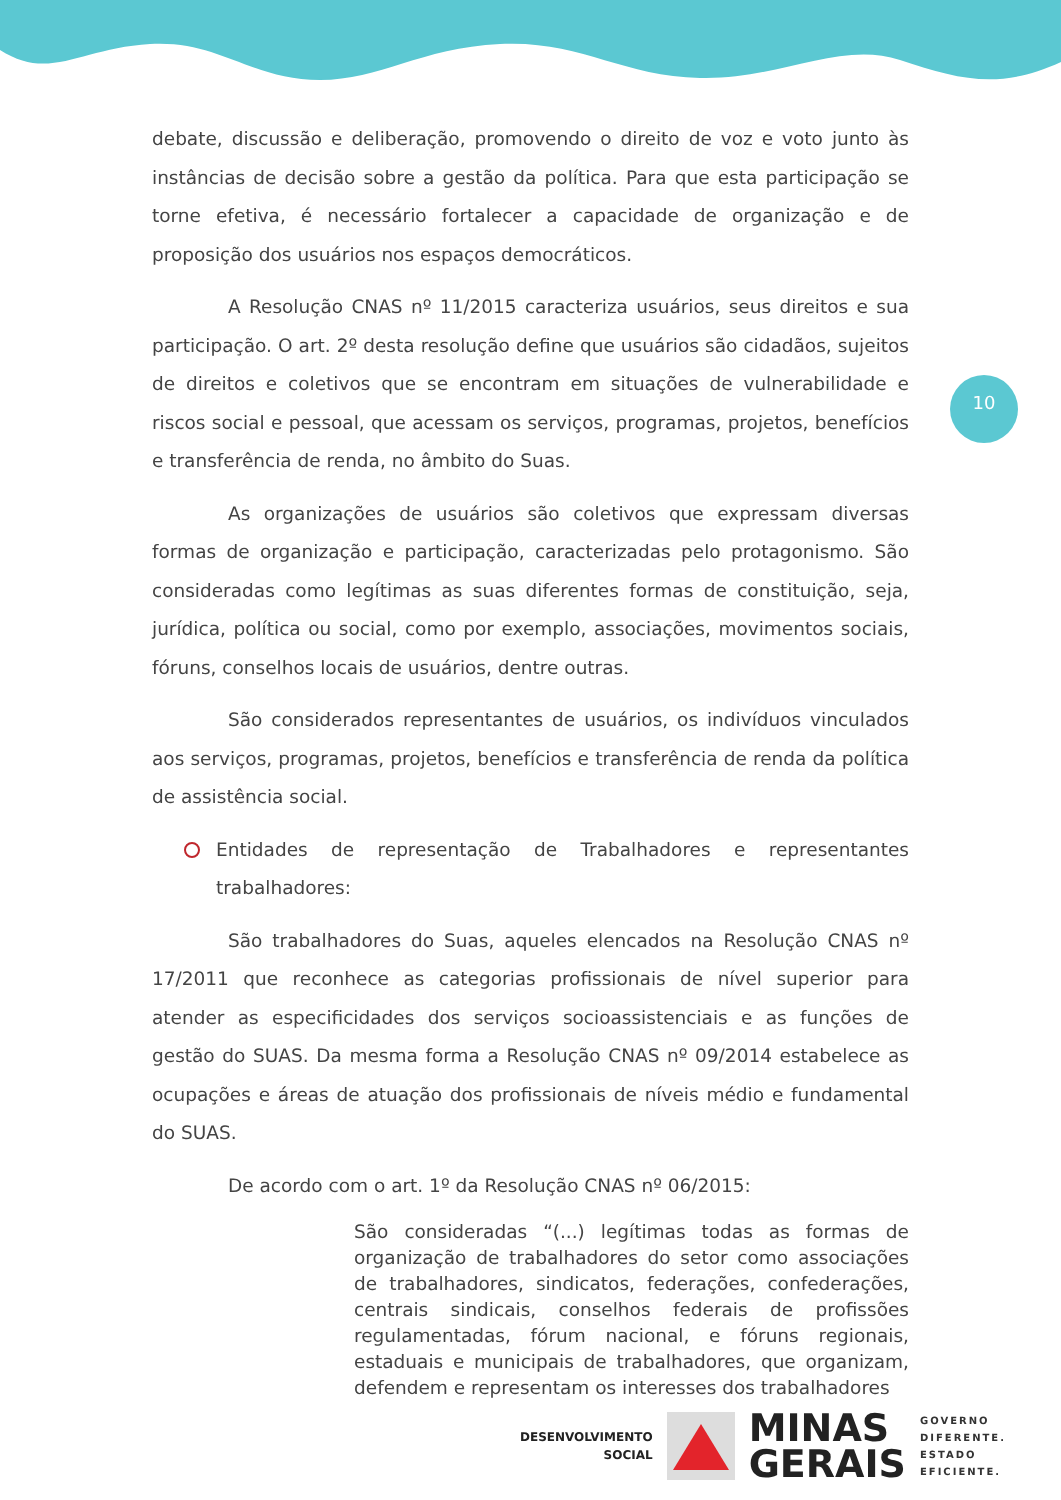10
debate, discussão e deliberação, promovendo o direito de voz e voto junto às instâncias de decisão sobre a gestão da política. Para que esta participação se torne efetiva, é necessário fortalecer a capacidade de organização e de proposição dos usuários nos espaços democráticos.
A Resolução CNAS nº 11/2015 caracteriza usuários, seus direitos e sua participação. O art. 2º desta resolução define que usuários são cidadãos, sujeitos de direitos e coletivos que se encontram em situações de vulnerabilidade e riscos social e pessoal, que acessam os serviços, programas, projetos, benefícios e transferência de renda, no âmbito do Suas.
As organizações de usuários são coletivos que expressam diversas formas de organização e participação, caracterizadas pelo protagonismo. São consideradas como legítimas as suas diferentes formas de constituição, seja, jurídica, política ou social, como por exemplo, associações, movimentos sociais, fóruns, conselhos locais de usuários, dentre outras.
São considerados representantes de usuários, os indivíduos vinculados aos serviços, programas, projetos, benefícios e transferência de renda da política de assistência social.
Entidades de representação de Trabalhadores e representantes trabalhadores:
São trabalhadores do Suas, aqueles elencados na Resolução CNAS nº 17/2011 que reconhece as categorias profissionais de nível superior para atender as especificidades dos serviços socioassistenciais e as funções de gestão do SUAS. Da mesma forma a Resolução CNAS nº 09/2014 estabelece as ocupações e áreas de atuação dos profissionais de níveis médio e fundamental do SUAS.
De acordo com o art. 1º da Resolução CNAS nº 06/2015:
São consideradas “(...) legítimas todas as formas de organização de trabalhadores do setor como associações de trabalhadores, sindicatos, federações, confederações, centrais sindicais, conselhos federais de profissões regulamentadas, fórum nacional, e fóruns regionais, estaduais e municipais de trabalhadores, que organizam, defendem e representam os interesses dos trabalhadores
DESENVOLVIMENTO
SOCIAL
MINAS
GERAIS
GOVERNO
DIFERENTE.
ESTADO
EFICIENTE.